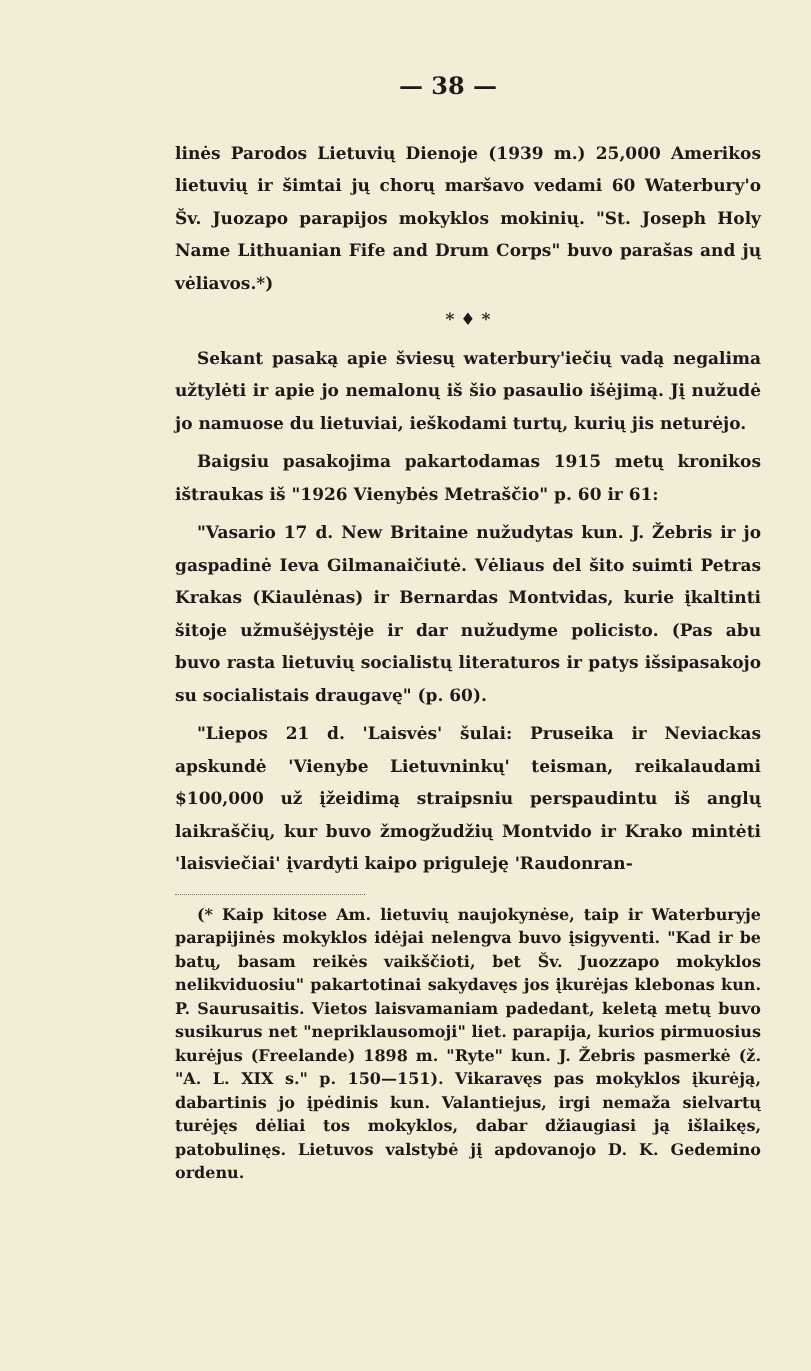— 38 —
linės Parodos Lietuvių Dienoje (1939 m.) 25,000 Amerikos lietuvių ir šimtai jų chorų maršavo vedami 60 Waterbury'o Šv. Juozapo parapijos mokyklos mokinių. "St. Joseph Holy Name Lithuanian Fife and Drum Corps" buvo parašas and jų vėliavos.*)
* ♦ *
Sekant pasaką apie šviesų waterbury'iečių vadą negalima užtylėti ir apie jo nemalonų iš šio pasaulio išėjimą. Jį nužudė jo namuose du lietuviai, ieškodami turtų, kurių jis neturėjo.
Baigsiu pasakojima pakartodamas 1915 metų kronikos ištraukas iš "1926 Vienybės Metraščio" p. 60 ir 61:
"Vasario 17 d. New Britaine nužudytas kun. J. Žebris ir jo gaspadinė Ieva Gilmanaičiutė. Vėliaus del šito suimti Petras Krakas (Kiaulėnas) ir Bernardas Montvidas, kurie įkaltinti šitoje užmušėjystėje ir dar nužudyme policisto. (Pas abu buvo rasta lietuvių socialistų literaturos ir patys išsipasakojo su socialistais draugavę" (p. 60).
"Liepos 21 d. 'Laisvės' šulai: Pruseika ir Neviackas apskundė 'Vienybe Lietuvninkų' teisman, reikalaudami $100,000 už įžeidimą straipsniu perspaudintu iš anglų laikraščių, kur buvo žmogžudžių Montvido ir Krako mintėti 'laisviečiai' įvardyti kaipo priguleję 'Raudonran-
(* Kaip kitose Am. lietuvių naujokynėse, taip ir Waterburyje parapijinės mokyklos idėjai nelengva buvo įsigyventi. "Kad ir be batų, basam reikės vaikščioti, bet Šv. Juozzapo mokyklos nelikviduosiu" pakartotinai sakydavęs jos įkurėjas klebonas kun. P. Saurusaitis. Vietos laisvamaniam padedant, keletą metų buvo susikurus net "nepriklausomoji" liet. parapija, kurios pirmuosius kurėjus (Freelande) 1898 m. "Ryte" kun. J. Žebris pasmerkė (ž. "A. L. XIX s." p. 150—151). Vikaravęs pas mokyklos įkurėją, dabartinis jo įpėdinis kun. Valantiejus, irgi nemaža sielvartų turėjęs dėliai tos mokyklos, dabar džiaugiasi ją išlaikęs, patobulinęs. Lietuvos valstybė jį apdovanojo D. K. Gedemino ordenu.